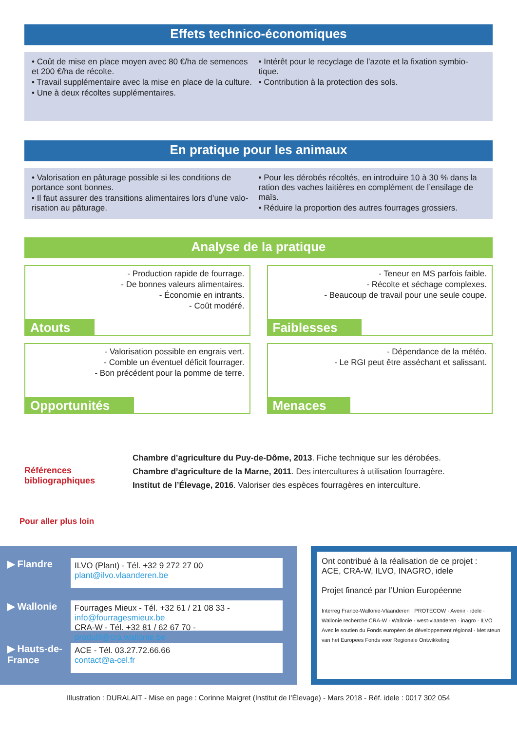Effets technico-économiques
• Coût de mise en place moyen avec 80 €/ha de semences et 200 €/ha de récolte.
• Travail supplémentaire avec la mise en place de la culture.
• Une à deux récoltes supplémentaires.
• Intérêt pour le recyclage de l’azote et la fixation symbio-tique.
• Contribution à la protection des sols.
En pratique pour les animaux
• Valorisation en pâturage possible si les conditions de portance sont bonnes.
• Il faut assurer des transitions alimentaires lors d’une valo-risation au pâturage.
• Pour les dérobés récoltés, en introduire 10 à 30 % dans la ration des vaches laitières en complément de l’ensilage de maïs.
• Réduire la proportion des autres fourrages grossiers.
Analyse de la pratique
- Production rapide de fourrage.
- De bonnes valeurs alimentaires.
- Économie en intrants.
- Coût modéré.
Atouts
- Teneur en MS parfois faible.
- Récolte et séchage complexes.
- Beaucoup de travail pour une seule coupe.
Faiblesses
- Valorisation possible en engrais vert.
- Comble un éventuel déficit fourrager.
- Bon précédent pour la pomme de terre.
Opportunités
- Dépendance de la météo.
- Le RGI peut être asséchant et salissant.
Menaces
Références bibliographiques
Chambre d’agriculture du Puy-de-Dôme, 2013. Fiche technique sur les dérobées.
Chambre d’agriculture de la Marne, 2011. Des intercultures à utilisation fourragère.
Institut de l’Élevage, 2016. Valoriser des espèces fourragères en interculture.
Pour aller plus loin
▶ Flandre
ILVO (Plant) - Tél. +32 9 272 27 00
plant@ilvo.vlaanderen.be
▶ Wallonie
Fourrages Mieux - Tél. +32 61 / 21 08 33 - info@fourragesmieux.be
CRA-W - Tél. +32 81 / 62 67 70 - produfil@cra.wallonie.be
▶ Hauts-de-France
ACE - Tél. 03.27.72.66.66
contact@a-cel.fr
Ont contribué à la réalisation de ce projet :
ACE, CRA-W, ILVO, INAGRO, idele
Projet financé par l’Union Européenne
Interreg France-Wallonie-Vlaanderen · PROTECOW · Avenir · idele · Wallonie recherche CRA-W · Wallonie · west-vlaanderen · inagro · ILVO
Avec le soutien du Fonds européen de développement régional - Met steun van het Europees Fonds voor Regionale Ontwikkeling
Illustration : DURALAIT - Mise en page : Corinne Maigret (Institut de l’Élevage) - Mars 2018 - Réf. idele : 0017 302 054